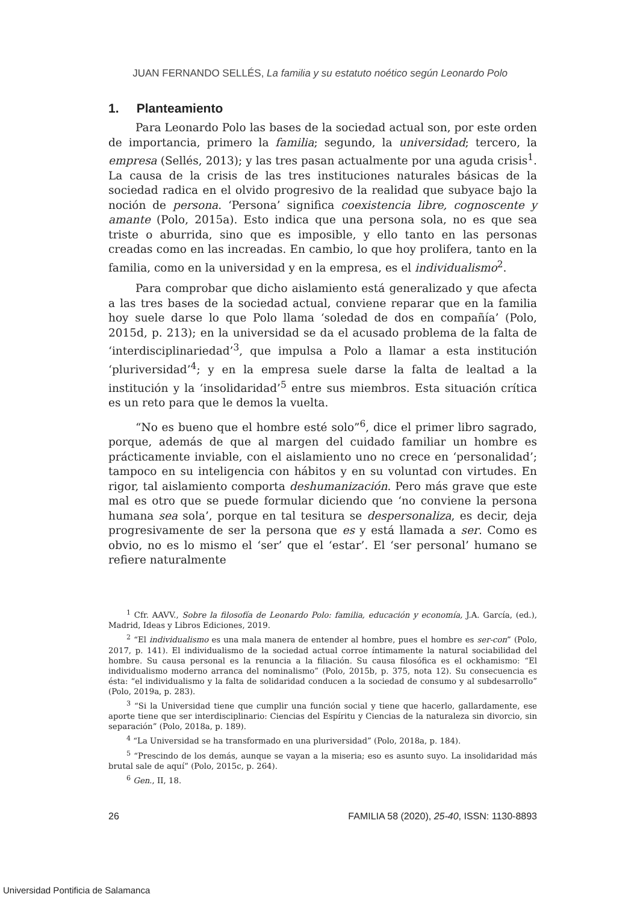JUAN FERNANDO SELLÉS, La familia y su estatuto noético según Leonardo Polo
1. Planteamiento
Para Leonardo Polo las bases de la sociedad actual son, por este orden de importancia, primero la familia; segundo, la universidad; tercero, la empresa (Sellés, 2013); y las tres pasan actualmente por una aguda crisis<sup>1</sup>. La causa de la crisis de las tres instituciones naturales básicas de la sociedad radica en el olvido progresivo de la realidad que subyace bajo la noción de persona. ‘Persona’ significa coexistencia libre, cognoscente y amante (Polo, 2015a). Esto indica que una persona sola, no es que sea triste o aburrida, sino que es imposible, y ello tanto en las personas creadas como en las increadas. En cambio, lo que hoy prolifera, tanto en la familia, como en la universidad y en la empresa, es el individualismo<sup>2</sup>.
Para comprobar que dicho aislamiento está generalizado y que afecta a las tres bases de la sociedad actual, conviene reparar que en la familia hoy suele darse lo que Polo llama ‘soledad de dos en compañía’ (Polo, 2015d, p. 213); en la universidad se da el acusado problema de la falta de ‘interdisciplinariedad’<sup>3</sup>, que impulsa a Polo a llamar a esta institución ‘pluriversidad’<sup>4</sup>; y en la empresa suele darse la falta de lealtad a la institución y la ‘insolidaridad’<sup>5</sup> entre sus miembros. Esta situación crítica es un reto para que le demos la vuelta.
“No es bueno que el hombre esté solo”<sup>6</sup>, dice el primer libro sagrado, porque, además de que al margen del cuidado familiar un hombre es prácticamente inviable, con el aislamiento uno no crece en ‘personalidad’; tampoco en su inteligencia con hábitos y en su voluntad con virtudes. En rigor, tal aislamiento comporta deshumanización. Pero más grave que este mal es otro que se puede formular diciendo que ‘no conviene la persona humana sea sola’, porque en tal tesitura se despersonaliza, es decir, deja progresivamente de ser la persona que es y está llamada a ser. Como es obvio, no es lo mismo el ‘ser’ que el ‘estar’. El ‘ser personal’ humano se refiere naturalmente
<sup>1</sup> Cfr. AAVV., Sobre la filosofía de Leonardo Polo: familia, educación y economía, J.A. García, (ed.), Madrid, Ideas y Libros Ediciones, 2019.
<sup>2</sup> “El individualismo es una mala manera de entender al hombre, pues el hombre es ser-con” (Polo, 2017, p. 141). El individualismo de la sociedad actual corroe íntimamente la natural sociabilidad del hombre. Su causa personal es la renuncia a la filiación. Su causa filosófica es el ockhamismo: “El individualismo moderno arranca del nominalismo” (Polo, 2015b, p. 375, nota 12). Su consecuencia es ésta: “el individualismo y la falta de solidaridad conducen a la sociedad de consumo y al subdesarrollo” (Polo, 2019a, p. 283).
<sup>3</sup> “Si la Universidad tiene que cumplir una función social y tiene que hacerlo, gallardamente, ese aporte tiene que ser interdisciplinario: Ciencias del Espíritu y Ciencias de la naturaleza sin divorcio, sin separación” (Polo, 2018a, p. 189).
<sup>4</sup> “La Universidad se ha transformado en una pluriversidad” (Polo, 2018a, p. 184).
<sup>5</sup> “Prescindo de los demás, aunque se vayan a la miseria; eso es asunto suyo. La insolidaridad más brutal sale de aquí” (Polo, 2015c, p. 264).
<sup>6</sup> Gen., II, 18.
26 FAMILIA 58 (2020), 25-40, ISSN: 1130-8893
Universidad Pontificia de Salamanca